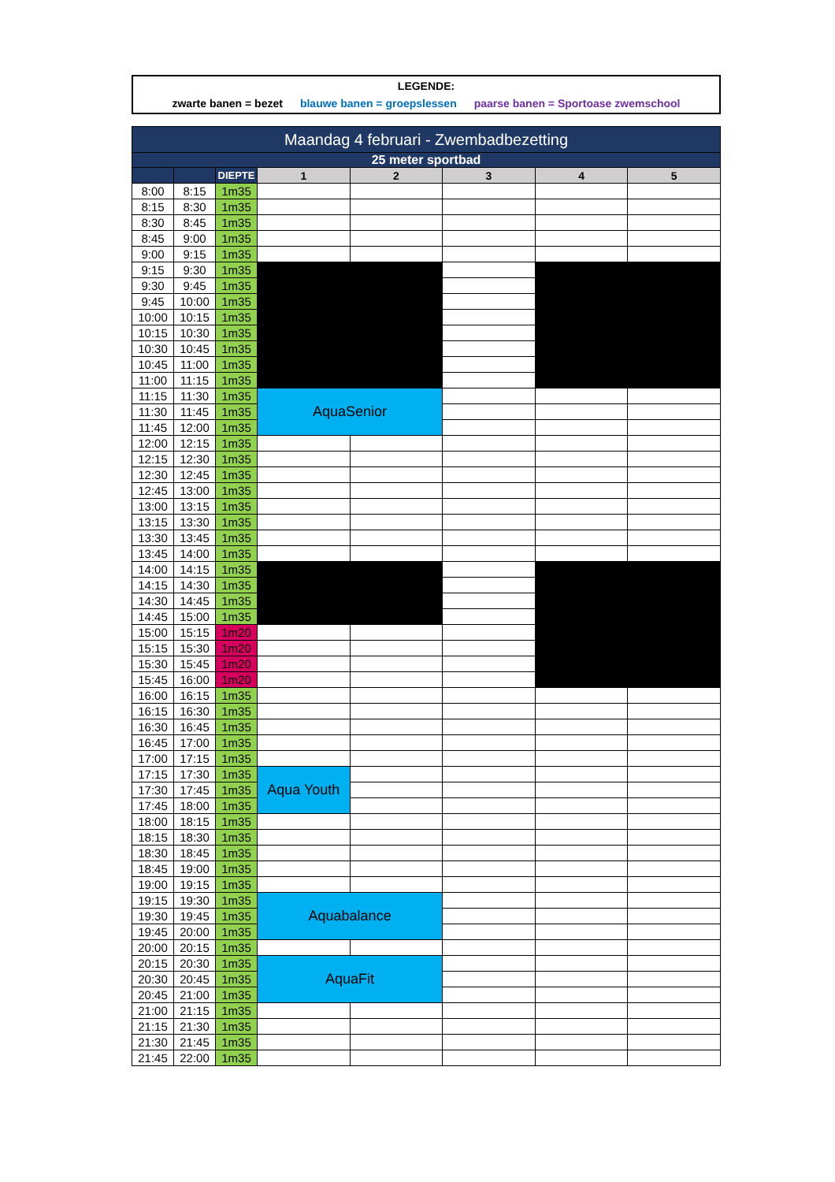LEGENDE:
zwarte banen = bezet blauwe banen = groepslessen paarse banen = Sportoase zwemschool
| Maandag 4 februari - Zwembadbezetting | | | | | | | |
| --- | --- | --- | --- | --- | --- | --- | --- |
| 25 meter sportbad | | | | | | | |
| | | DIEPTE | 1 | 2 | 3 | 4 | 5 |
| 8:00 | 8:15 | 1m35 | | | | | |
| 8:15 | 8:30 | 1m35 | | | | | |
| 8:30 | 8:45 | 1m35 | | | | | |
| 8:45 | 9:00 | 1m35 | | | | | |
| 9:00 | 9:15 | 1m35 | | | | | |
| 9:15 | 9:30 | 1m35 | | | | | |
| 9:30 | 9:45 | 1m35 | | | | | |
| 9:45 | 10:00 | 1m35 | | | | | |
| 10:00 | 10:15 | 1m35 | | | | | |
| 10:15 | 10:30 | 1m35 | | | | | |
| 10:30 | 10:45 | 1m35 | | | | | |
| 10:45 | 11:00 | 1m35 | | | | | |
| 11:00 | 11:15 | 1m35 | | | | | |
| 11:15 | 11:30 | 1m35 | AquaSenior | | | | |
| 11:30 | 11:45 | 1m35 | | | | | |
| 11:45 | 12:00 | 1m35 | | | | | |
| 12:00 | 12:15 | 1m35 | | | | | |
| 12:15 | 12:30 | 1m35 | | | | | |
| 12:30 | 12:45 | 1m35 | | | | | |
| 12:45 | 13:00 | 1m35 | | | | | |
| 13:00 | 13:15 | 1m35 | | | | | |
| 13:15 | 13:30 | 1m35 | | | | | |
| 13:30 | 13:45 | 1m35 | | | | | |
| 13:45 | 14:00 | 1m35 | | | | | |
| 14:00 | 14:15 | 1m35 | | | | | |
| 14:15 | 14:30 | 1m35 | | | | | |
| 14:30 | 14:45 | 1m35 | | | | | |
| 14:45 | 15:00 | 1m35 | | | | | |
| 15:00 | 15:15 | 1m20 | | | | | |
| 15:15 | 15:30 | 1m20 | | | | | |
| 15:30 | 15:45 | 1m20 | | | | | |
| 15:45 | 16:00 | 1m20 | | | | | |
| 16:00 | 16:15 | 1m35 | | | | | |
| 16:15 | 16:30 | 1m35 | | | | | |
| 16:30 | 16:45 | 1m35 | | | | | |
| 16:45 | 17:00 | 1m35 | | | | | |
| 17:00 | 17:15 | 1m35 | | | | | |
| 17:15 | 17:30 | 1m35 | Aqua Youth | | | | |
| 17:30 | 17:45 | 1m35 | | | | | |
| 17:45 | 18:00 | 1m35 | | | | | |
| 18:00 | 18:15 | 1m35 | | | | | |
| 18:15 | 18:30 | 1m35 | | | | | |
| 18:30 | 18:45 | 1m35 | | | | | |
| 18:45 | 19:00 | 1m35 | | | | | |
| 19:00 | 19:15 | 1m35 | | | | | |
| 19:15 | 19:30 | 1m35 | Aquabalance | | | | |
| 19:30 | 19:45 | 1m35 | | | | | |
| 19:45 | 20:00 | 1m35 | | | | | |
| 20:00 | 20:15 | 1m35 | | | | | |
| 20:15 | 20:30 | 1m35 | AquaFit | | | | |
| 20:30 | 20:45 | 1m35 | | | | | |
| 20:45 | 21:00 | 1m35 | | | | | |
| 21:00 | 21:15 | 1m35 | | | | | |
| 21:15 | 21:30 | 1m35 | | | | | |
| 21:30 | 21:45 | 1m35 | | | | | |
| 21:45 | 22:00 | 1m35 | | | | | |